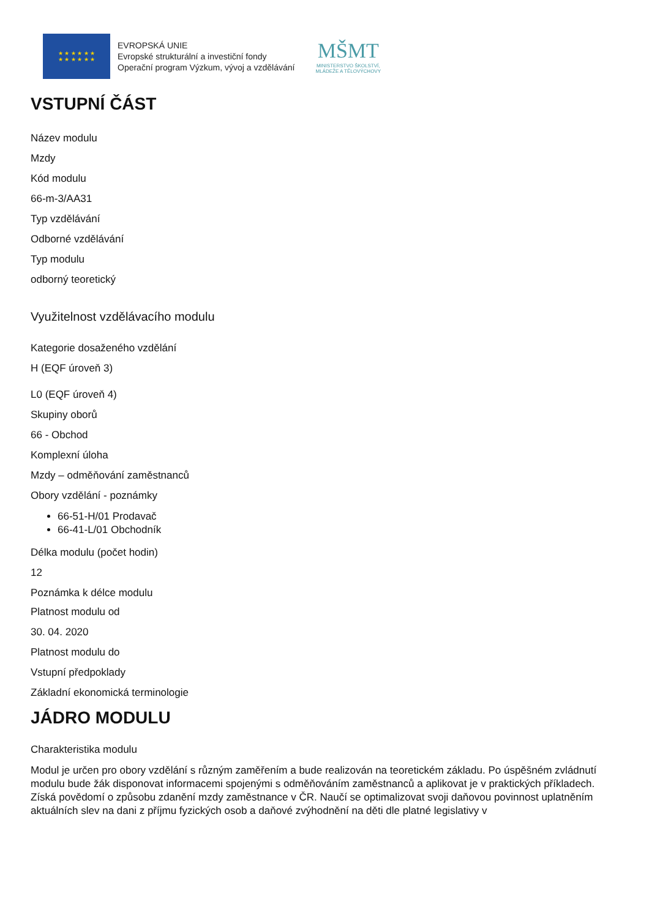★ ★ ★ ★ ★ ★
★ ★ ★ ★ ★ ★
EVROPSKÁ UNIE
Evropské strukturální a investiční fondy
Operační program Výzkum, vývoj a vzdělávání
MŠMT
MINISTERSTVO ŠKOLSTVÍ,
MLÁDEŽE A TĚLOVÝCHOVY
VSTUPNÍ ČÁST
Název modulu
Mzdy
Kód modulu
66-m-3/AA31
Typ vzdělávání
Odborné vzdělávání
Typ modulu
odborný teoretický
Využitelnost vzdělávacího modulu
Kategorie dosaženého vzdělání
H (EQF úroveň 3)
L0 (EQF úroveň 4)
Skupiny oborů
66 - Obchod
Komplexní úloha
Mzdy – odměňování zaměstnanců
Obory vzdělání - poznámky
66-51-H/01 Prodavač
66-41-L/01 Obchodník
Délka modulu (počet hodin)
12
Poznámka k délce modulu
Platnost modulu od
30. 04. 2020
Platnost modulu do
Vstupní předpoklady
Základní ekonomická terminologie
JÁDRO MODULU
Charakteristika modulu
Modul je určen pro obory vzdělání s různým zaměřením a bude realizován na teoretickém základu. Po úspěšném zvládnutí modulu bude žák disponovat informacemi spojenými s odměňováním zaměstnanců a aplikovat je v praktických příkladech. Získá povědomí o způsobu zdanění mzdy zaměstnance v ČR. Naučí se optimalizovat svoji daňovou povinnost uplatněním aktuálních slev na dani z příjmu fyzických osob a daňové zvýhodnění na děti dle platné legislativy v